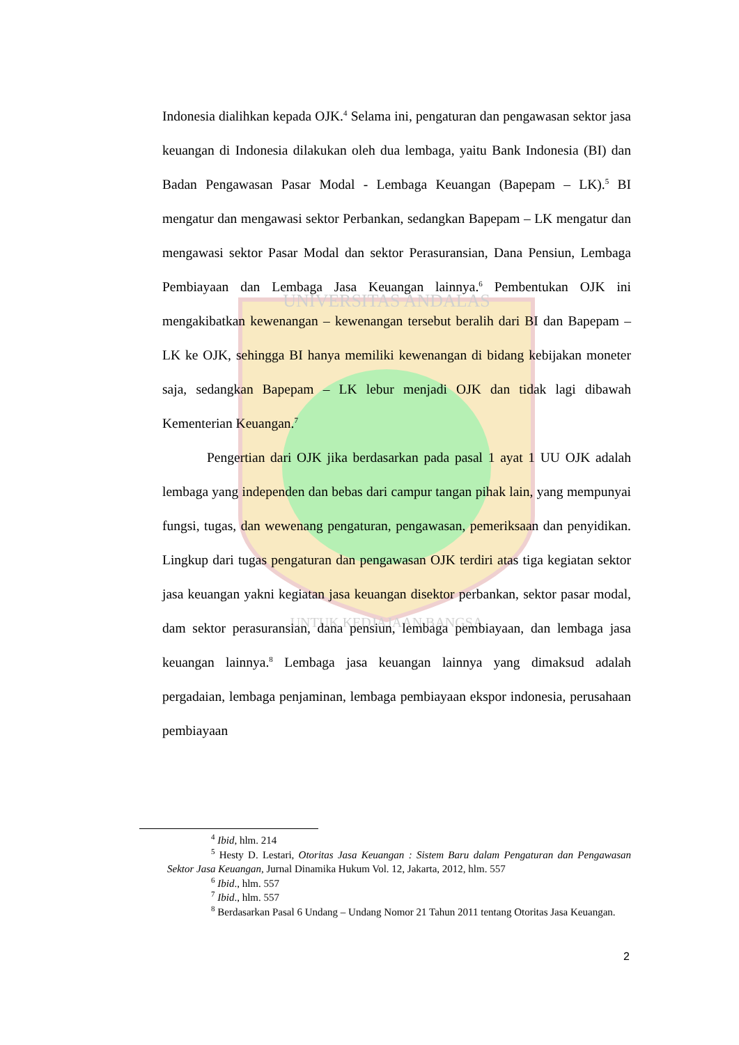UNIVERSITAS ANDALAS
UNTUK KEDJAJAAN BANGSA
Indonesia dialihkan kepada OJK.<sup>4</sup> Selama ini, pengaturan dan pengawasan sektor jasa keuangan di Indonesia dilakukan oleh dua lembaga, yaitu Bank Indonesia (BI) dan Badan Pengawasan Pasar Modal - Lembaga Keuangan (Bapepam – LK).<sup>5</sup> BI mengatur dan mengawasi sektor Perbankan, sedangkan Bapepam – LK mengatur dan mengawasi sektor Pasar Modal dan sektor Perasuransian, Dana Pensiun, Lembaga Pembiayaan dan Lembaga Jasa Keuangan lainnya.<sup>6</sup> Pembentukan OJK ini mengakibatkan kewenangan – kewenangan tersebut beralih dari BI dan Bapepam – LK ke OJK, sehingga BI hanya memiliki kewenangan di bidang kebijakan moneter saja, sedangkan Bapepam – LK lebur menjadi OJK dan tidak lagi dibawah Kementerian Keuangan.<sup>7</sup>
Pengertian dari OJK jika berdasarkan pada pasal 1 ayat 1 UU OJK adalah lembaga yang independen dan bebas dari campur tangan pihak lain, yang mempunyai fungsi, tugas, dan wewenang pengaturan, pengawasan, pemeriksaan dan penyidikan. Lingkup dari tugas pengaturan dan pengawasan OJK terdiri atas tiga kegiatan sektor jasa keuangan yakni kegiatan jasa keuangan disektor perbankan, sektor pasar modal, dam sektor perasuransian, dana pensiun, lembaga pembiayaan, dan lembaga jasa keuangan lainnya.<sup>8</sup> Lembaga jasa keuangan lainnya yang dimaksud adalah pergadaian, lembaga penjaminan, lembaga pembiayaan ekspor indonesia, perusahaan pembiayaan
<sup>4</sup> Ibid, hlm. 214
<sup>5</sup> Hesty D. Lestari, Otoritas Jasa Keuangan : Sistem Baru dalam Pengaturan dan Pengawasan Sektor Jasa Keuangan, Jurnal Dinamika Hukum Vol. 12, Jakarta, 2012, hlm. 557
<sup>6</sup> Ibid., hlm. 557
<sup>7</sup> Ibid., hlm. 557
<sup>8</sup> Berdasarkan Pasal 6 Undang – Undang Nomor 21 Tahun 2011 tentang Otoritas Jasa Keuangan.
2